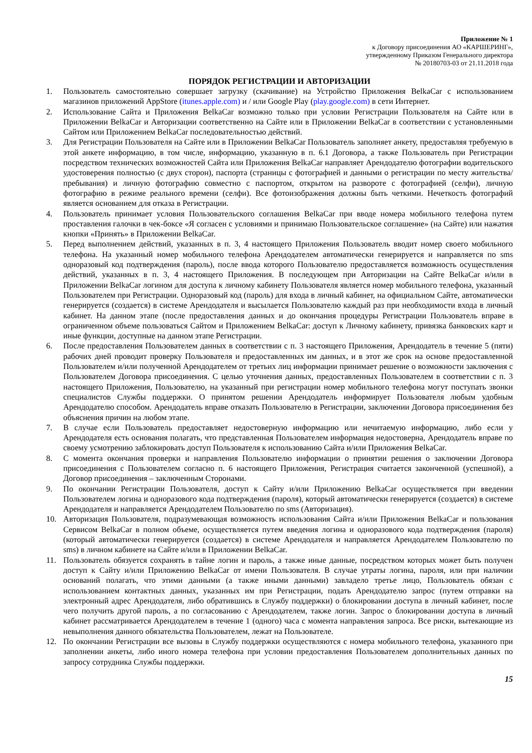Приложение № 1
к Договору присоединения АО «КАРШЕРИНГ»,
утвержденному Приказом Генерального директора
№ 20180703-03 от 21.11.2018 года
ПОРЯДОК РЕГИСТРАЦИИ И АВТОРИЗАЦИИ
1. Пользователь самостоятельно совершает загрузку (скачивание) на Устройство Приложения BelkaCar с использованием магазинов приложений AppStore (itunes.apple.com) и / или Google Play (play.google.com) в сети Интернет.
2. Использование Сайта и Приложения BelkaCar возможно только при условии Регистрации Пользователя на Сайте или в Приложении BelkaCar и Авторизации соответственно на Сайте или в Приложении BelkaCar в соответствии с установленными Сайтом или Приложением BelkaCar последовательностью действий.
3. Для Регистрации Пользователя на Сайте или в Приложении BelkaCar Пользователь заполняет анкету, предоставляя требуемую в этой анкете информацию, в том числе, информацию, указанную в п. 6.1 Договора, а также Пользователь при Регистрации посредством технических возможностей Сайта или Приложения BelkaCar направляет Арендодателю фотографии водительского удостоверения полностью (с двух сторон), паспорта (страницы с фотографией и данными о регистрации по месту жительства/пребывания) и личную фотографию совместно с паспортом, открытом на развороте с фотографией (селфи), личную фотографию в режиме реального времени (селфи). Все фотоизображения должны быть четкими. Нечеткость фотографий является основанием для отказа в Регистрации.
4. Пользователь принимает условия Пользовательского соглашения BelkaCar при вводе номера мобильного телефона путем проставления галочки в чек-боксе «Я согласен с условиями и принимаю Пользовательское соглашение» (на Сайте) или нажатия кнопки «Принять» в Приложении BelkaCar.
5. Перед выполнением действий, указанных в п. 3, 4 настоящего Приложения Пользователь вводит номер своего мобильного телефона. На указанный номер мобильного телефона Арендодателем автоматически генерируется и направляется по sms одноразовый код подтверждения (пароль), после ввода которого Пользователю предоставляется возможность осуществления действий, указанных в п. 3, 4 настоящего Приложения. В последующем при Авторизации на Сайте BelkaCar и/или в Приложении BelkaCar логином для доступа к личному кабинету Пользователя является номер мобильного телефона, указанный Пользователем при Регистрации. Одноразовый код (пароль) для входа в личный кабинет, на официальном Сайте, автоматически генерируется (создается) в системе Арендодателя и высылается Пользователю каждый раз при необходимости входа в личный кабинет. На данном этапе (после предоставления данных и до окончания процедуры Регистрации Пользователь вправе в ограниченном объеме пользоваться Сайтом и Приложением BelkaCar: доступ к Личному кабинету, привязка банковских карт и иные функции, доступные на данном этапе Регистрации.
6. После предоставления Пользователем данных в соответствии с п. 3 настоящего Приложения, Арендодатель в течение 5 (пяти) рабочих дней проводит проверку Пользователя и предоставленных им данных, и в этот же срок на основе предоставленной Пользователем и/или полученной Арендодателем от третьих лиц информации принимает решение о возможности заключения с Пользователем Договора присоединения. С целью уточнения данных, предоставленных Пользователем в соответствии с п. 3 настоящего Приложения, Пользователю, на указанный при регистрации номер мобильного телефона могут поступать звонки специалистов Службы поддержки. О принятом решении Арендодатель информирует Пользователя любым удобным Арендодателю способом. Арендодатель вправе отказать Пользователю в Регистрации, заключении Договора присоединения без объяснения причин на любом этапе.
7. В случае если Пользователь предоставляет недостоверную информацию или нечитаемую информацию, либо если у Арендодателя есть основания полагать, что представленная Пользователем информация недостоверна, Арендодатель вправе по своему усмотрению заблокировать доступ Пользователя к использованию Сайта и/или Приложения BelkaCar.
8. С момента окончания проверки и направления Пользователю информации о принятии решения о заключении Договора присоединения с Пользователем согласно п. 6 настоящего Приложения, Регистрация считается законченной (успешной), а Договор присоединения – заключенным Сторонами.
9. По окончании Регистрации Пользователя, доступ к Сайту и/или Приложению BelkaCar осуществляется при введении Пользователем логина и одноразового кода подтверждения (пароля), который автоматически генерируется (создается) в системе Арендодателя и направляется Арендодателем Пользователю по sms (Авторизация).
10. Авторизация Пользователя, подразумевающая возможность использования Сайта и/или Приложения BelkaCar и пользования Сервисом BelkaCar в полном объеме, осуществляется путем введения логина и одноразового кода подтверждения (пароля) (который автоматически генерируется (создается) в системе Арендодателя и направляется Арендодателем Пользователю по sms) в личном кабинете на Сайте и/или в Приложении BelkaCar.
11. Пользователь обязуется сохранять в тайне логин и пароль, а также иные данные, посредством которых может быть получен доступ к Сайту и/или Приложению BelkaCar от имени Пользователя. В случае утраты логина, пароля, или при наличии оснований полагать, что этими данными (а также иными данными) завладело третье лицо, Пользователь обязан с использованием контактных данных, указанных им при Регистрации, подать Арендодателю запрос (путем отправки на электронный адрес Арендодателя, либо обратившись в Службу поддержки) о блокировании доступа в личный кабинет, после чего получить другой пароль, а по согласованию с Арендодателем, также логин. Запрос о блокировании доступа в личный кабинет рассматривается Арендодателем в течение 1 (одного) часа с момента направления запроса. Все риски, вытекающие из невыполнения данного обязательства Пользователем, лежат на Пользователе.
12. По окончании Регистрации все вызовы в Службу поддержки осуществляются с номера мобильного телефона, указанного при заполнении анкеты, либо иного номера телефона при условии предоставления Пользователем дополнительных данных по запросу сотрудника Службы поддержки.
15